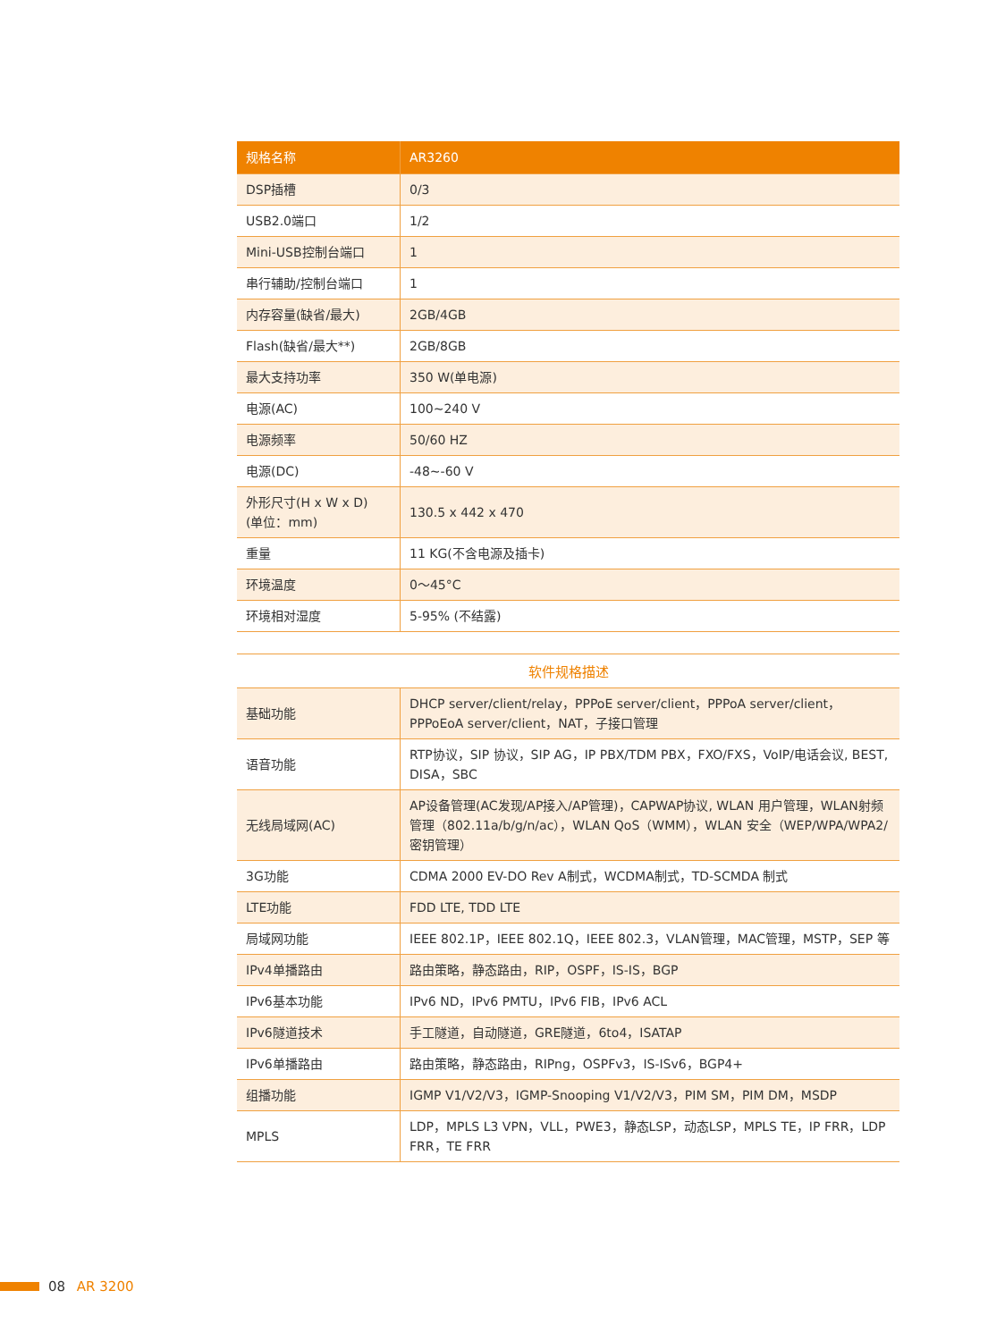| 规格名称 | AR3260 |
| --- | --- |
| DSP插槽 | 0/3 |
| USB2.0端口 | 1/2 |
| Mini-USB控制台端口 | 1 |
| 串行辅助/控制台端口 | 1 |
| 内存容量(缺省/最大) | 2GB/4GB |
| Flash(缺省/最大**) | 2GB/8GB |
| 最大支持功率 | 350 W(单电源) |
| 电源(AC) | 100~240 V |
| 电源频率 | 50/60 HZ |
| 电源(DC) | -48~-60 V |
| 外形尺寸(H x W x D) (单位：mm) | 130.5 x 442 x 470 |
| 重量 | 11 KG(不含电源及插卡) |
| 环境温度 | 0～45°C |
| 环境相对湿度 | 5-95% (不结露) |
软件规格描述
| 基础功能 | DHCP server/client/relay，PPPoE server/client，PPPoA server/client，PPPoEoA server/client，NAT，子接口管理 |
| 语音功能 | RTP协议，SIP 协议，SIP AG，IP PBX/TDM PBX，FXO/FXS，VoIP/电话会议, BEST, DISA，SBC |
| 无线局域网(AC) | AP设备管理(AC发现/AP接入/AP管理)，CAPWAP协议, WLAN 用户管理，WLAN射频管理（802.11a/b/g/n/ac），WLAN QoS（WMM），WLAN 安全（WEP/WPA/WPA2/密钥管理） |
| 3G功能 | CDMA 2000 EV-DO Rev A制式，WCDMA制式，TD-SCMDA 制式 |
| LTE功能 | FDD LTE, TDD LTE |
| 局域网功能 | IEEE 802.1P，IEEE 802.1Q，IEEE 802.3，VLAN管理，MAC管理，MSTP，SEP 等 |
| IPv4单播路由 | 路由策略，静态路由，RIP，OSPF，IS-IS，BGP |
| IPv6基本功能 | IPv6 ND，IPv6 PMTU，IPv6 FIB，IPv6 ACL |
| IPv6隧道技术 | 手工隧道，自动隧道，GRE隧道，6to4，ISATAP |
| IPv6单播路由 | 路由策略，静态路由，RIPng，OSPFv3，IS-ISv6，BGP4+ |
| 组播功能 | IGMP V1/V2/V3，IGMP-Snooping V1/V2/V3，PIM SM，PIM DM，MSDP |
| MPLS | LDP，MPLS L3 VPN，VLL，PWE3，静态LSP，动态LSP，MPLS TE，IP FRR，LDP FRR，TE FRR |
08 AR 3200